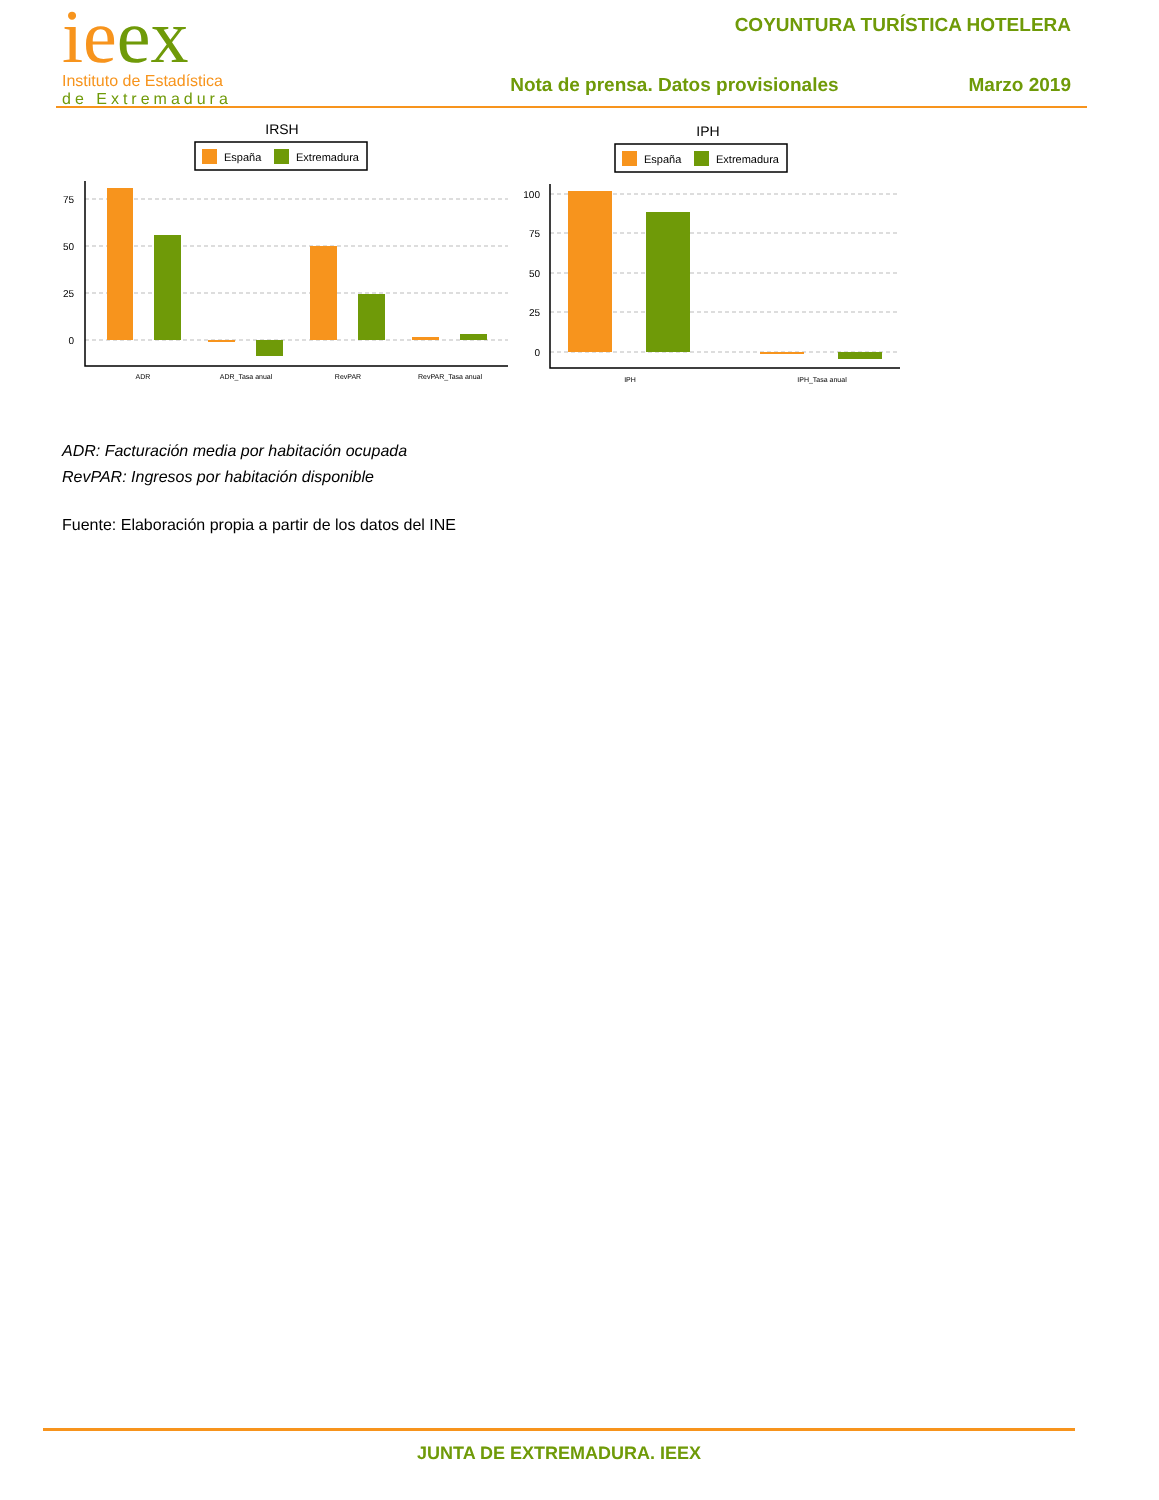ieex
Instituto de Estadística
de Extremadura
COYUNTURA TURÍSTICA HOTELERA
Nota de prensa. Datos provisionales Marzo 2019
IRSH
España
Extremadura
75
50
25
0
ADR
ADR_Tasa anual
RevPAR
RevPAR_Tasa anual
IPH
España
Extremadura
100
75
50
25
0
IPH
IPH_Tasa anual
ADR: Facturación media por habitación ocupada
RevPAR: Ingresos por habitación disponible
Fuente: Elaboración propia a partir de los datos del INE
JUNTA DE EXTREMADURA. IEEX